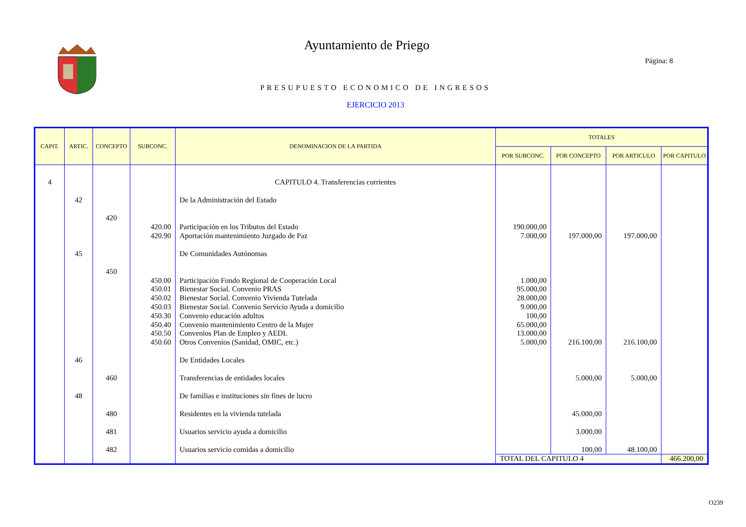Ayuntamiento de Priego
Página: 8
PRESUPUESTO ECONOMICO DE INGRESOS
EJERCICIO 2013
| CAPIT. | ARTIC. | CONCEPTO | SUBCONC. | DENOMINACION DE LA PARTIDA | TOTALES | | | |
| --- | --- | --- | --- | --- | --- | --- | --- | --- |
| | | | | | POR SUBCONC. | POR CONCEPTO | POR ARTICULO | POR CAPITULO |
| 4 | | | | CAPITULO 4. Transferencias corrientes | | | | |
| | 42 | | | De la Administración del Estado | | | | |
| | | 420 | | | | | | |
| | | | 420.00 | Participación en los Tributos del Estado | 190.000,00 | | | |
| | | | 420.90 | Aportación mantenimiento Juzgado de Paz | 7.000,00 | 197.000,00 | 197.000,00 | |
| | 45 | | | De Comunidades Autónomas | | | | |
| | | 450 | | | | | | |
| | | | 450.00 | Participación Fondo Regional de Cooperación Local | 1.000,00 | | | |
| | | | 450.01 | Bienestar Social. Convenio PRAS | 95.000,00 | | | |
| | | | 450.02 | Bienestar Social. Convenio Vivienda Tutelada | 28.000,00 | | | |
| | | | 450.03 | Bienestar Social. Convenio Servicio Ayuda a domicilio | 9.000,00 | | | |
| | | | 450.30 | Convenio educación adultos | 100,00 | | | |
| | | | 450.40 | Convenio mantenimiento Centro de la Mujer | 65.000,00 | | | |
| | | | 450.50 | Convenios Plan de Empleo y AEDL | 13.000,00 | | | |
| | | | 450.60 | Otros Convenios (Sanidad, OMIC, etc.) | 5.000,00 | 216.100,00 | 216.100,00 | |
| | 46 | | | De Entidades Locales | | | | |
| | | 460 | | Transferencias de entidades locales | | 5.000,00 | 5.000,00 | |
| | 48 | | | De familias e instituciones sin fines de lucro | | | | |
| | | 480 | | Residentes en la vivienda tutelada | | 45.000,00 | | |
| | | 481 | | Usuarios servicio ayuda a domicilio | | 3.000,00 | | |
| | | 482 | | Usuarios servicio comidas a domicilio | | 100,00 | 48.100,00 | |
| | | | | | TOTAL DEL CAPITULO 4 | | | 466.200,00 |
O239